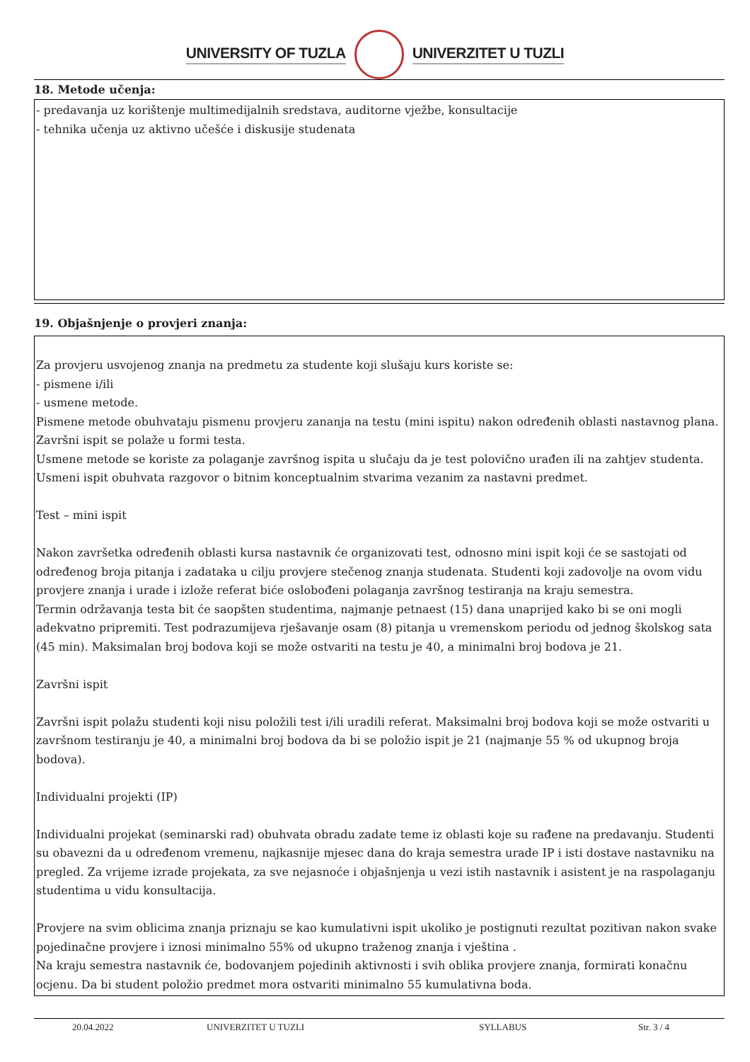UNIVERSITY OF TUZLA UNIVERZITET U TUZLI
18. Metode učenja:
- predavanja uz korištenje multimedijalnih sredstava, auditorne vježbe, konsultacije
- tehnika učenja uz aktivno učešće i diskusije studenata
19. Objašnjenje o provjeri znanja:
Za provjeru usvojenog znanja na predmetu za studente koji slušaju kurs koriste se:
- pismene i/ili
- usmene metode.
Pismene metode obuhvataju pismenu provjeru zananja na testu (mini ispitu) nakon određenih oblasti nastavnog plana. Završni ispit se polaže u formi testa.
Usmene metode se koriste za polaganje završnog ispita u slučaju da je test polovično urađen ili na zahtjev studenta. Usmeni ispit obuhvata razgovor o bitnim konceptualnim stvarima vezanim za nastavni predmet.
Test – mini ispit
Nakon završetka određenih oblasti kursa nastavnik će organizovati test, odnosno mini ispit koji će se sastojati od određenog broja pitanja i zadataka u cilju provjere stečenog znanja studenata. Studenti koji zadovolje na ovom vidu provjere znanja i urade i izlože referat biće oslobođeni polaganja završnog testiranja na kraju semestra.
Termin održavanja testa bit će saopšten studentima, najmanje petnaest (15) dana unaprijed kako bi se oni mogli adekvatno pripremiti. Test podrazumijeva rješavanje osam (8) pitanja u vremenskom periodu od jednog školskog sata (45 min). Maksimalan broj bodova koji se može ostvariti na testu je 40, a minimalni broj bodova je 21.
Završni ispit
Završni ispit polažu studenti koji nisu položili test i/ili uradili referat. Maksimalni broj bodova koji se može ostvariti u završnom testiranju je 40, a minimalni broj bodova da bi se položio ispit je 21 (najmanje 55 % od ukupnog broja bodova).
Individualni projekti (IP)
Individualni projekat (seminarski rad) obuhvata obradu zadate teme iz oblasti koje su rađene na predavanju. Studenti su obavezni da u određenom vremenu, najkasnije mjesec dana do kraja semestra urade IP i isti dostave nastavniku na pregled. Za vrijeme izrade projekata, za sve nejasnoće i objašnjenja u vezi istih nastavnik i asistent je na raspolaganju studentima u vidu konsultacija.
Provjere na svim oblicima znanja priznaju se kao kumulativni ispit ukoliko je postignuti rezultat pozitivan nakon svake pojedinačne provjere i iznosi minimalno 55% od ukupno traženog znanja i vještina .
Na kraju semestra nastavnik će, bodovanjem pojedinih aktivnosti i svih oblika provjere znanja, formirati konačnu ocjenu. Da bi student položio predmet mora ostvariti minimalno 55 kumulativna boda.
20.04.2022 UNIVERZITET U TUZLI SYLLABUS Str. 3 / 4